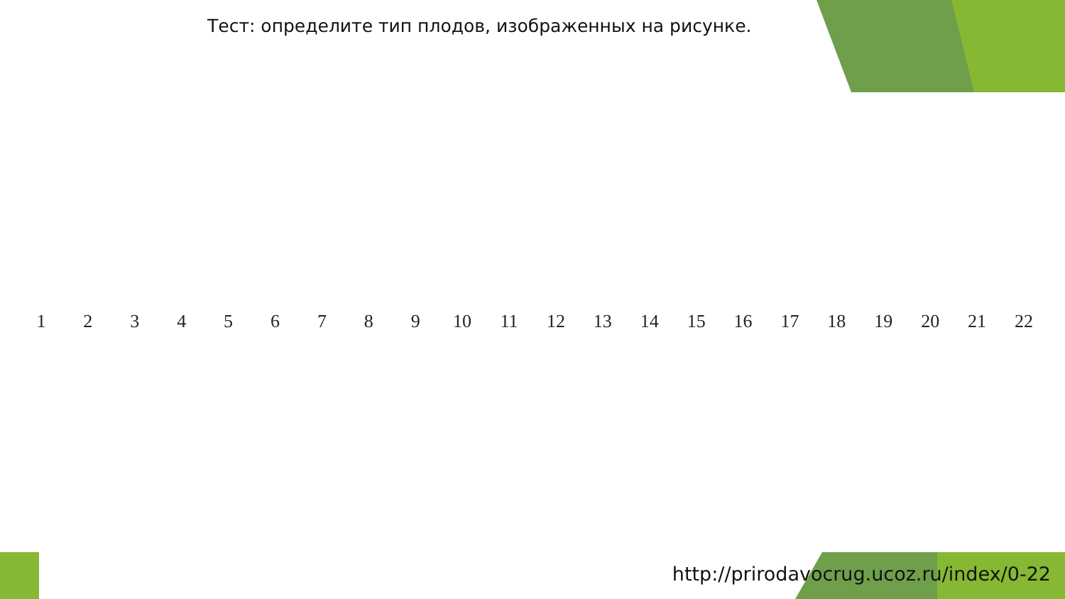Тест: определите тип плодов, изображенных на рисунке.
123456789 10 11 12 13 14 15 16 17 18 19 20 21 22
http://prirodavocrug.ucoz.ru/index/0-22